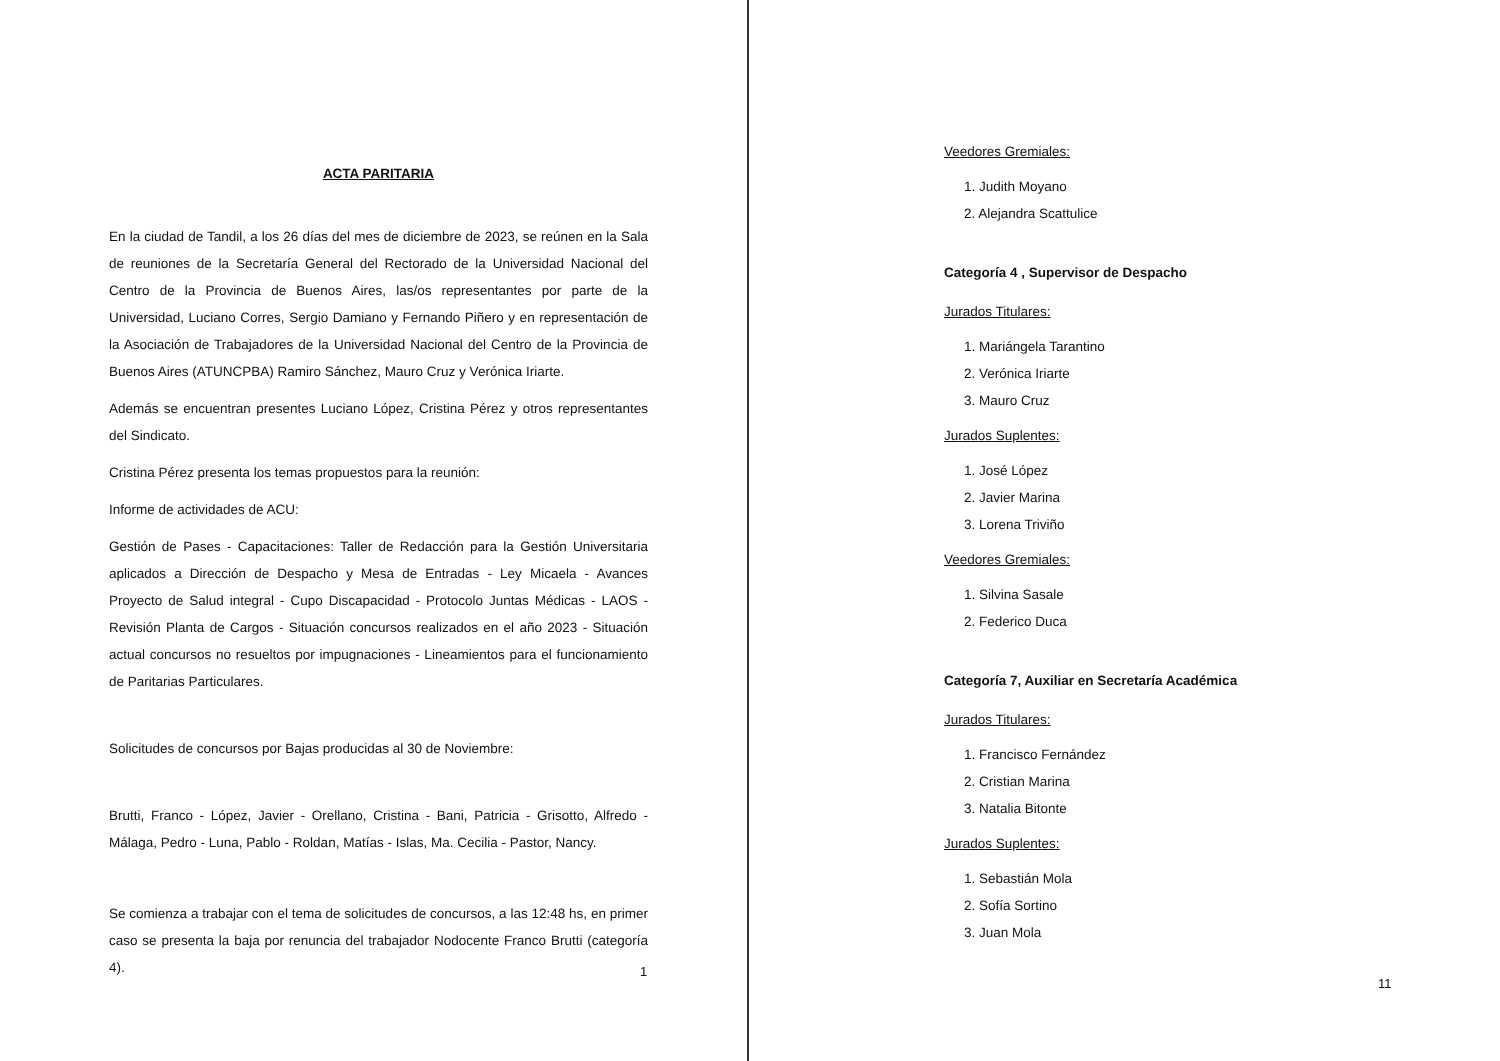ACTA PARITARIA
En la ciudad de Tandil, a los 26 días del mes de diciembre de 2023, se reúnen en la Sala de reuniones de la Secretaría General del Rectorado de la Universidad Nacional del Centro de la Provincia de Buenos Aires, las/os representantes por parte de la Universidad, Luciano Corres, Sergio Damiano y Fernando Piñero y en representación de la Asociación de Trabajadores de la Universidad Nacional del Centro de la Provincia de Buenos Aires (ATUNCPBA) Ramiro Sánchez, Mauro Cruz y Verónica Iriarte.
Además se encuentran presentes Luciano López, Cristina Pérez y otros representantes del Sindicato.
Cristina Pérez presenta los temas propuestos para la reunión:
Informe de actividades de ACU:
Gestión de Pases - Capacitaciones: Taller de Redacción para la Gestión Universitaria aplicados a Dirección de Despacho y Mesa de Entradas - Ley Micaela - Avances Proyecto de Salud integral - Cupo Discapacidad - Protocolo Juntas Médicas - LAOS - Revisión Planta de Cargos - Situación concursos realizados en el año 2023 - Situación actual concursos no resueltos por impugnaciones - Lineamientos para el funcionamiento de Paritarias Particulares.
Solicitudes de concursos por Bajas producidas al 30 de Noviembre:
Brutti, Franco - López, Javier - Orellano, Cristina - Bani, Patricia - Grisotto, Alfredo - Málaga, Pedro - Luna, Pablo - Roldan, Matías - Islas, Ma. Cecilia - Pastor, Nancy.
Se comienza a trabajar con el tema de solicitudes de concursos, a las 12:48 hs, en primer caso se presenta la baja por renuncia del trabajador Nodocente Franco Brutti (categoría 4).
1
Veedores Gremiales:
1. Judith Moyano
2. Alejandra Scattulice
Categoría 4 , Supervisor de Despacho
Jurados Titulares:
1. Mariángela Tarantino
2. Verónica Iriarte
3. Mauro Cruz
Jurados Suplentes:
1. José López
2. Javier Marina
3. Lorena Triviño
Veedores Gremiales:
1. Silvina Sasale
2. Federico Duca
Categoría 7, Auxiliar en Secretaría Académica
Jurados Titulares:
1. Francisco Fernández
2. Cristian Marina
3. Natalia Bitonte
Jurados Suplentes:
1. Sebastián Mola
2. Sofía Sortino
3. Juan Mola
11